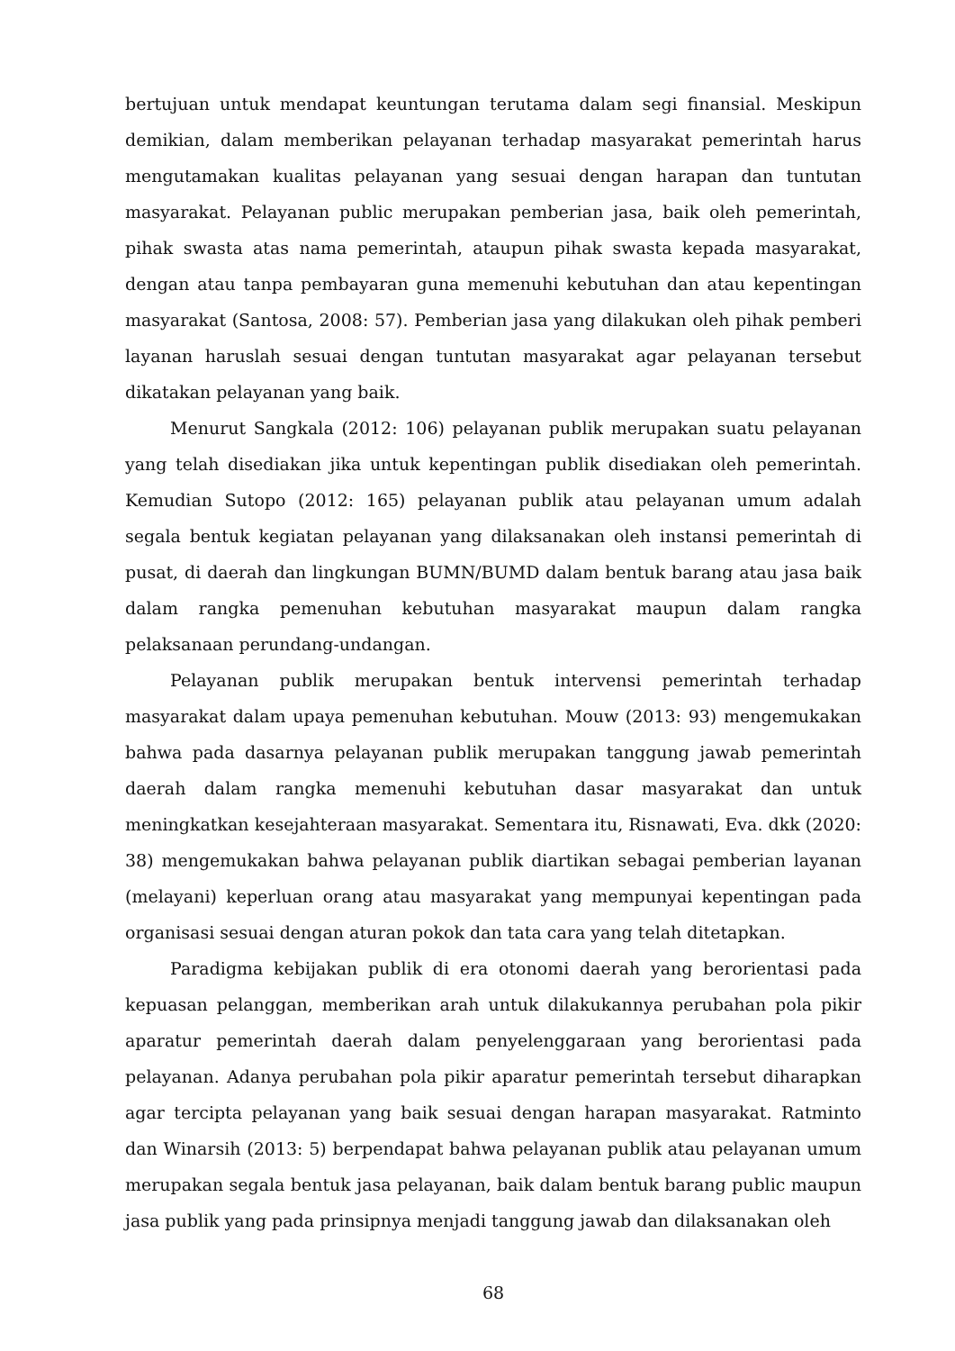bertujuan untuk mendapat keuntungan terutama dalam segi finansial. Meskipun demikian, dalam memberikan pelayanan terhadap masyarakat pemerintah harus mengutamakan kualitas pelayanan yang sesuai dengan harapan dan tuntutan masyarakat. Pelayanan public merupakan pemberian jasa, baik oleh pemerintah, pihak swasta atas nama pemerintah, ataupun pihak swasta kepada masyarakat, dengan atau tanpa pembayaran guna memenuhi kebutuhan dan atau kepentingan masyarakat (Santosa, 2008: 57). Pemberian jasa yang dilakukan oleh pihak pemberi layanan haruslah sesuai dengan tuntutan masyarakat agar pelayanan tersebut dikatakan pelayanan yang baik.
Menurut Sangkala (2012: 106) pelayanan publik merupakan suatu pelayanan yang telah disediakan jika untuk kepentingan publik disediakan oleh pemerintah. Kemudian Sutopo (2012: 165) pelayanan publik atau pelayanan umum adalah segala bentuk kegiatan pelayanan yang dilaksanakan oleh instansi pemerintah di pusat, di daerah dan lingkungan BUMN/BUMD dalam bentuk barang atau jasa baik dalam rangka pemenuhan kebutuhan masyarakat maupun dalam rangka pelaksanaan perundang-undangan.
Pelayanan publik merupakan bentuk intervensi pemerintah terhadap masyarakat dalam upaya pemenuhan kebutuhan. Mouw (2013: 93) mengemukakan bahwa pada dasarnya pelayanan publik merupakan tanggung jawab pemerintah daerah dalam rangka memenuhi kebutuhan dasar masyarakat dan untuk meningkatkan kesejahteraan masyarakat. Sementara itu, Risnawati, Eva. dkk (2020: 38) mengemukakan bahwa pelayanan publik diartikan sebagai pemberian layanan (melayani) keperluan orang atau masyarakat yang mempunyai kepentingan pada organisasi sesuai dengan aturan pokok dan tata cara yang telah ditetapkan.
Paradigma kebijakan publik di era otonomi daerah yang berorientasi pada kepuasan pelanggan, memberikan arah untuk dilakukannya perubahan pola pikir aparatur pemerintah daerah dalam penyelenggaraan yang berorientasi pada pelayanan. Adanya perubahan pola pikir aparatur pemerintah tersebut diharapkan agar tercipta pelayanan yang baik sesuai dengan harapan masyarakat. Ratminto dan Winarsih (2013: 5) berpendapat bahwa pelayanan publik atau pelayanan umum merupakan segala bentuk jasa pelayanan, baik dalam bentuk barang public maupun jasa publik yang pada prinsipnya menjadi tanggung jawab dan dilaksanakan oleh
68